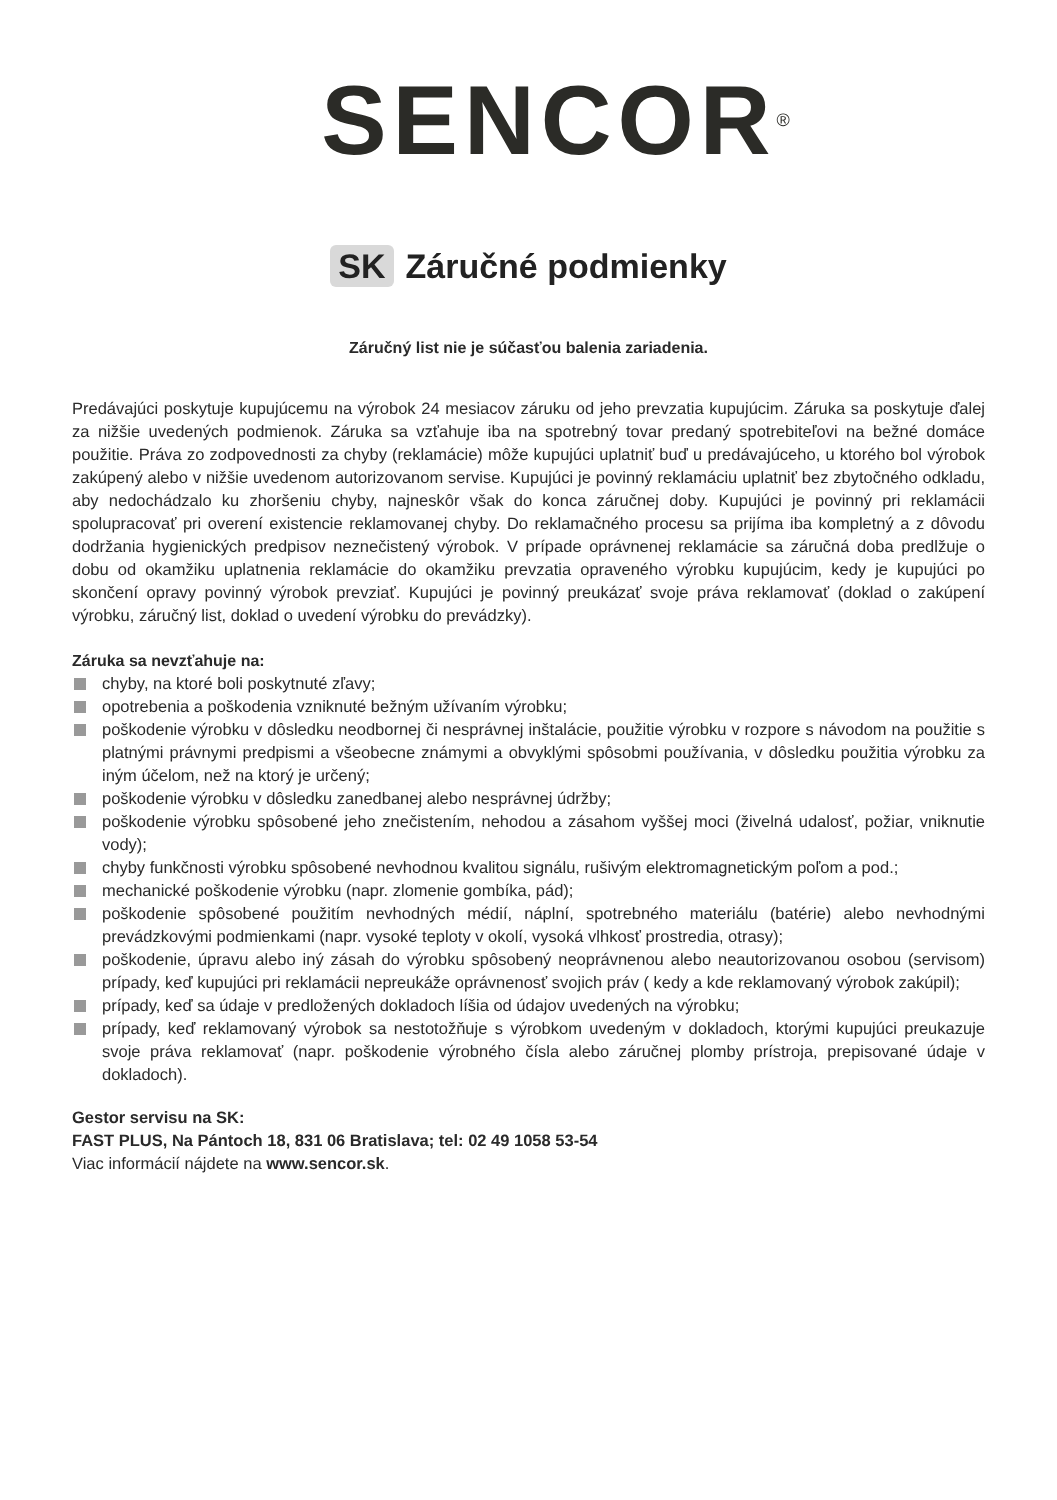SENCOR<sup>®</sup>
SK Záručné podmienky
Záručný list nie je súčasťou balenia zariadenia.
Predávajúci poskytuje kupujúcemu na výrobok 24 mesiacov záruku od jeho prevzatia kupujúcim. Záruka sa poskytuje ďalej za nižšie uvedených podmienok. Záruka sa vzťahuje iba na spotrebný tovar predaný spotrebiteľovi na bežné domáce použitie. Práva zo zodpovednosti za chyby (reklamácie) môže kupujúci uplatniť buď u predávajúceho, u ktorého bol výrobok zakúpený alebo v nižšie uvedenom autorizovanom servise. Kupujúci je povinný reklamáciu uplatniť bez zbytočného odkladu, aby nedochádzalo ku zhoršeniu chyby, najneskôr však do konca záručnej doby. Kupujúci je povinný pri reklamácii spolupracovať pri overení existencie reklamovanej chyby. Do reklamačného procesu sa prijíma iba kompletný a z dôvodu dodržania hygienických predpisov neznečistený výrobok. V prípade oprávnenej reklamácie sa záručná doba predlžuje o dobu od okamžiku uplatnenia reklamácie do okamžiku prevzatia opraveného výrobku kupujúcim, kedy je kupujúci po skončení opravy povinný výrobok prevziať. Kupujúci je povinný preukázať svoje práva reklamovať (doklad o zakúpení výrobku, záručný list, doklad o uvedení výrobku do prevádzky).
Záruka sa nevzťahuje na:
chyby, na ktoré boli poskytnuté zľavy;
opotrebenia a poškodenia vzniknuté bežným užívaním výrobku;
poškodenie výrobku v dôsledku neodbornej či nesprávnej inštalácie, použitie výrobku v rozpore s návodom na použitie s platnými právnymi predpismi a všeobecne známymi a obvyklými spôsobmi používania, v dôsledku použitia výrobku za iným účelom, než na ktorý je určený;
poškodenie výrobku v dôsledku zanedbanej alebo nesprávnej údržby;
poškodenie výrobku spôsobené jeho znečistením, nehodou a zásahom vyššej moci (živelná udalosť, požiar, vniknutie vody);
chyby funkčnosti výrobku spôsobené nevhodnou kvalitou signálu, rušivým elektromagnetickým poľom a pod.;
mechanické poškodenie výrobku (napr. zlomenie gombíka, pád);
poškodenie spôsobené použitím nevhodných médií, náplní, spotrebného materiálu (batérie) alebo nevhodnými prevádzkovými podmienkami (napr. vysoké teploty v okolí, vysoká vlhkosť prostredia, otrasy);
poškodenie, úpravu alebo iný zásah do výrobku spôsobený neoprávnenou alebo neautorizovanou osobou (servisom) prípady, keď kupujúci pri reklamácii nepreukáže oprávnenosť svojich práv ( kedy a kde reklamovaný výrobok zakúpil);
prípady, keď sa údaje v predložených dokladoch líšia od údajov uvedených na výrobku;
prípady, keď reklamovaný výrobok sa nestotožňuje s výrobkom uvedeným v dokladoch, ktorými kupujúci preukazuje svoje práva reklamovať (napr. poškodenie výrobného čísla alebo záručnej plomby prístroja, prepisované údaje v dokladoch).
Gestor servisu na SK:
FAST PLUS, Na Pántoch 18, 831 06 Bratislava; tel: 02 49 1058 53-54
Viac informácií nájdete na www.sencor.sk.